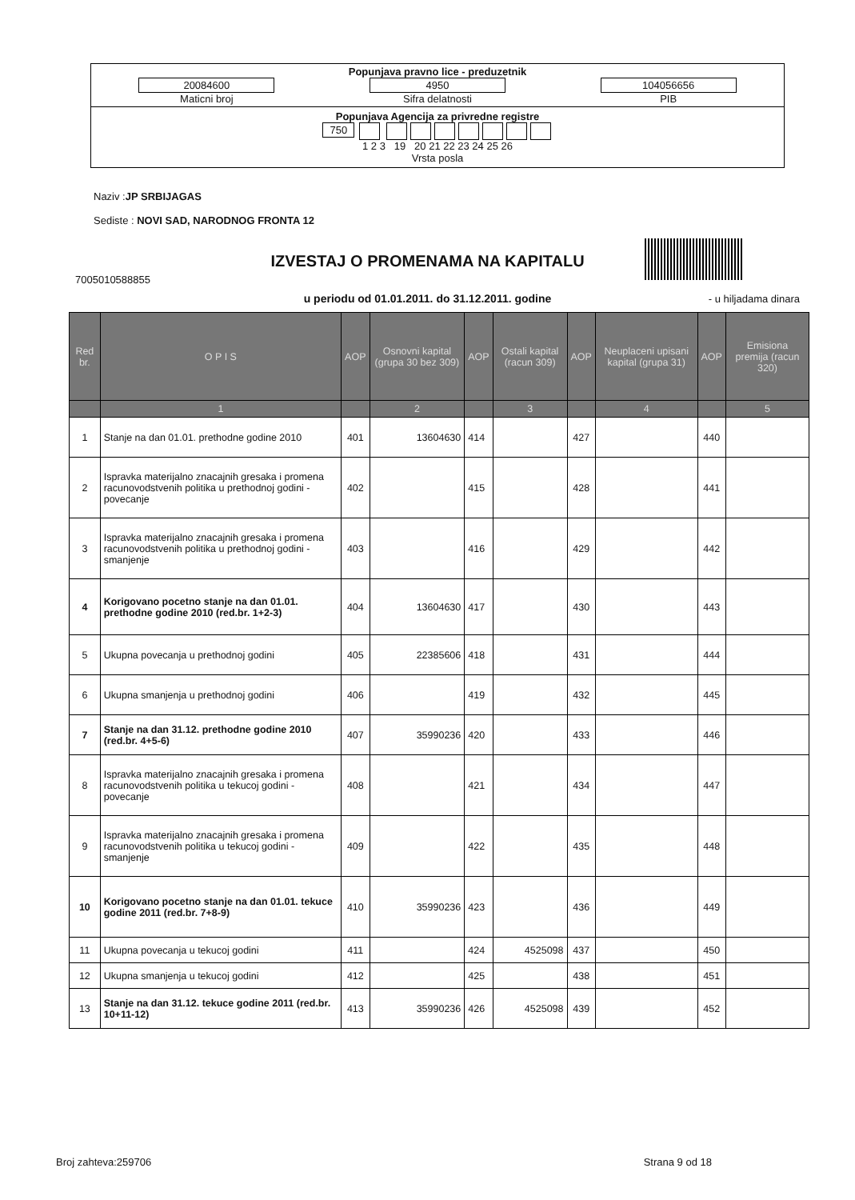Popunjava pravno lice - preduzetnik
20084600
Maticni broj
4950
Sifra delatnosti
104056656
PIB
Popunjava Agencija za privredne registre
750
1 2 3 19 20 21 22 23 24 25 26
Vrsta posla
Naziv :JP SRBIJAGAS
Sediste : NOVI SAD, NARODNOG FRONTA 12
IZVESTAJ O PROMENAMA NA KAPITALU
7005010588855
u periodu od 01.01.2011. do 31.12.2011. godine - u hiljadama dinara
| Red br. | O P I S | AOP | Osnovni kapital (grupa 30 bez 309) | AOP | Ostali kapital (racun 309) | AOP | Neuplaceni upisani kapital (grupa 31) | AOP | Emisiona premija (racun 320) |
| --- | --- | --- | --- | --- | --- | --- | --- | --- | --- |
| | 1 | | 2 | | 3 | | 4 | | 5 |
| 1 | Stanje na dan 01.01. prethodne godine 2010 | 401 | 13604630 | 414 | | 427 | | 440 | |
| 2 | Ispravka materijalno znacajnih gresaka i promena racunovodstvenih politika u prethodnoj godini - povecanje | 402 | | 415 | | 428 | | 441 | |
| 3 | Ispravka materijalno znacajnih gresaka i promena racunovodstvenih politika u prethodnoj godini - smanjenje | 403 | | 416 | | 429 | | 442 | |
| 4 | Korigovano pocetno stanje na dan 01.01. prethodne godine 2010 (red.br. 1+2-3) | 404 | 13604630 | 417 | | 430 | | 443 | |
| 5 | Ukupna povecanja u prethodnoj godini | 405 | 22385606 | 418 | | 431 | | 444 | |
| 6 | Ukupna smanjenja u prethodnoj godini | 406 | | 419 | | 432 | | 445 | |
| 7 | Stanje na dan 31.12. prethodne godine 2010 (red.br. 4+5-6) | 407 | 35990236 | 420 | | 433 | | 446 | |
| 8 | Ispravka materijalno znacajnih gresaka i promena racunovodstvenih politika u tekucoj godini - povecanje | 408 | | 421 | | 434 | | 447 | |
| 9 | Ispravka materijalno znacajnih gresaka i promena racunovodstvenih politika u tekucoj godini - smanjenje | 409 | | 422 | | 435 | | 448 | |
| 10 | Korigovano pocetno stanje na dan 01.01. tekuce godine 2011 (red.br. 7+8-9) | 410 | 35990236 | 423 | | 436 | | 449 | |
| 11 | Ukupna povecanja u tekucoj godini | 411 | | 424 | 4525098 | 437 | | 450 | |
| 12 | Ukupna smanjenja u tekucoj godini | 412 | | 425 | | 438 | | 451 | |
| 13 | Stanje na dan 31.12. tekuce godine 2011 (red.br. 10+11-12) | 413 | 35990236 | 426 | 4525098 | 439 | | 452 | |
Broj zahteva:259706 Strana 9 od 18